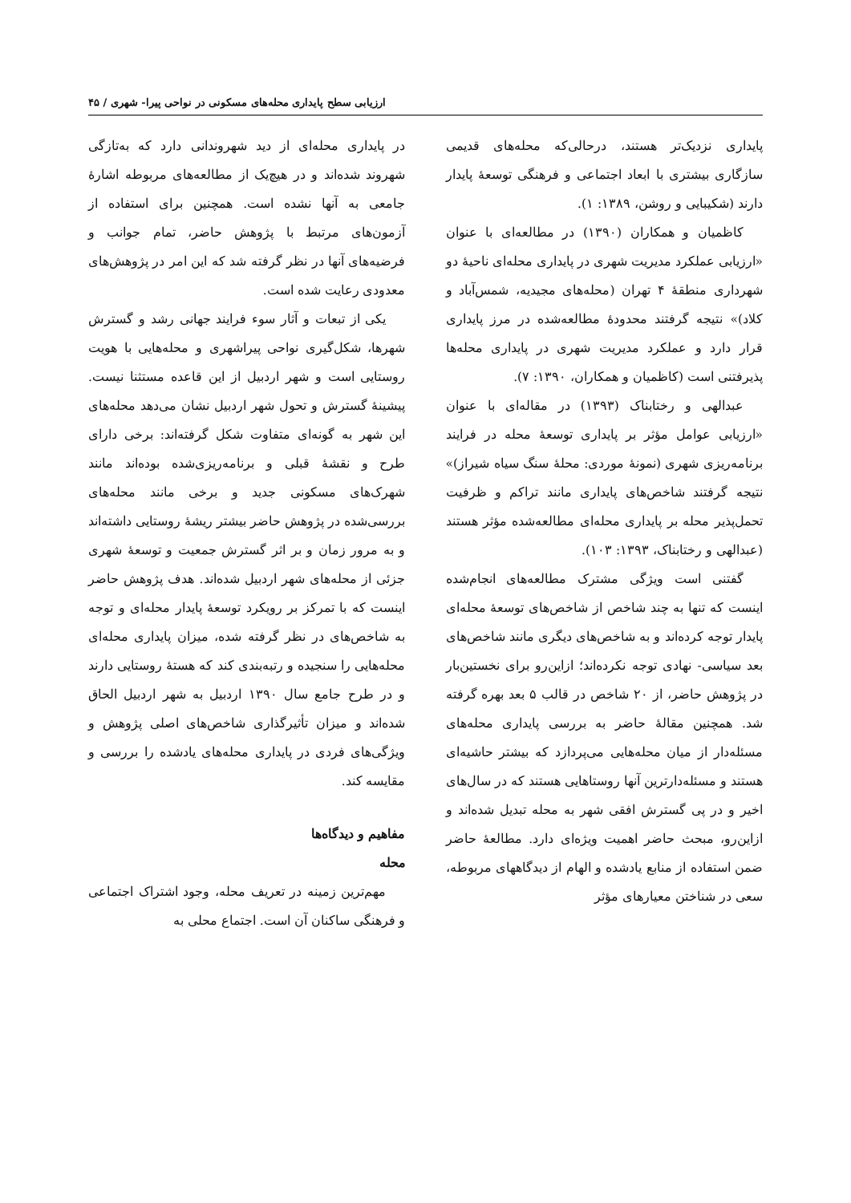ارزیابی سطح پایداری محله‌های مسکونی در نواحی پیرا- شهری / ۴۵
پایداری نزدیک‌تر هستند، درحالی‌که محله‌های قدیمی سازگاری بیشتری با ابعاد اجتماعی و فرهنگی توسعهٔ پایدار دارند (شکیبایی و روشن، ۱۳۸۹: ۱).
کاظمیان و همکاران (۱۳۹۰) در مطالعه‌ای با عنوان «ارزیابی عملکرد مدیریت شهری در پایداری محله‌ای ناحیهٔ دو شهرداری منطقهٔ ۴ تهران (محله‌های مجیدیه، شمس‌آباد و کلاد)» نتیجه گرفتند محدودهٔ مطالعه‌شده در مرز پایداری قرار دارد و عملکرد مدیریت شهری در پایداری محله‌ها پذیرفتنی است (کاظمیان و همکاران، ۱۳۹۰: ۷).
عبدالهی و رختابناک (۱۳۹۳) در مقاله‌ای با عنوان «ارزیابی عوامل مؤثر بر پایداری توسعهٔ محله در فرایند برنامه‌ریزی شهری (نمونهٔ موردی: محلهٔ سنگ سیاه شیراز)» نتیجه گرفتند شاخص‌های پایداری مانند تراکم و ظرفیت تحمل‌پذیر محله بر پایداری محله‌ای مطالعه‌شده مؤثر هستند (عبدالهی و رختابناک، ۱۳۹۳: ۱۰۳).
گفتنی است ویژگی مشترک مطالعه‌های انجام‌شده اینست که تنها به چند شاخص از شاخص‌های توسعهٔ محله‌ای پایدار توجه کرده‌اند و به شاخص‌های دیگری مانند شاخص‌های بعد سیاسی- نهادی توجه نکرده‌اند؛ ازاین‌رو برای نخستین‌بار در پژوهش حاضر، از ۲۰ شاخص در قالب ۵ بعد بهره گرفته شد. همچنین مقالهٔ حاضر به بررسی پایداری محله‌های مسئله‌دار از میان محله‌هایی می‌پردازد که بیشتر حاشیه‌ای هستند و مسئله‌دارترین آنها روستاهایی هستند که در سال‌های اخیر و در پی گسترش افقی شهر به محله تبدیل شده‌اند و ازاین‌رو، مبحث حاضر اهمیت ویژه‌ای دارد. مطالعهٔ حاضر ضمن استفاده از منابع یادشده و الهام از دیدگاههای مربوطه، سعی در شناختن معیارهای مؤثر
در پایداری محله‌ای از دید شهروندانی دارد که به‌تازگی شهروند شده‌اند و در هیچ‌یک از مطالعه‌های مربوطه اشارهٔ جامعی به آنها نشده است. همچنین برای استفاده از آزمون‌های مرتبط با پژوهش حاضر، تمام جوانب و فرضیه‌های آنها در نظر گرفته شد که این امر در پژوهش‌های معدودی رعایت شده است.
یکی از تبعات و آثار سوء فرایند جهانی رشد و گسترش شهرها، شکل‌گیری نواحی پیراشهری و محله‌هایی با هویت روستایی است و شهر اردبیل از این قاعده مستثنا نیست. پیشینهٔ گسترش و تحول شهر اردبیل نشان می‌دهد محله‌های این شهر به گونه‌ای متفاوت شکل گرفته‌اند: برخی دارای طرح و نقشهٔ قبلی و برنامه‌ریزی‌شده بوده‌اند مانند شهرک‌های مسکونی جدید و برخی مانند محله‌های بررسی‌شده در پژوهش حاضر بیشتر ریشهٔ روستایی داشته‌اند و به مرور زمان و بر اثر گسترش جمعیت و توسعهٔ شهری جزئی از محله‌های شهر اردبیل شده‌اند. هدف پژوهش حاضر اینست که با تمرکز بر رویکرد توسعهٔ پایدار محله‌ای و توجه به شاخص‌های در نظر گرفته شده، میزان پایداری محله‌ای محله‌هایی را سنجیده و رتبه‌بندی کند که هستهٔ روستایی دارند و در طرح جامع سال ۱۳۹۰ اردبیل به شهر اردبیل الحاق شده‌اند و میزان تأثیرگذاری شاخص‌های اصلی پژوهش و ویژگی‌های فردی در پایداری محله‌های یادشده را بررسی و مقایسه کند.
مفاهیم و دیدگاه‌ها
محله
مهم‌ترین زمینه در تعریف محله، وجود اشتراک اجتماعی و فرهنگی ساکنان آن است. اجتماع محلی به